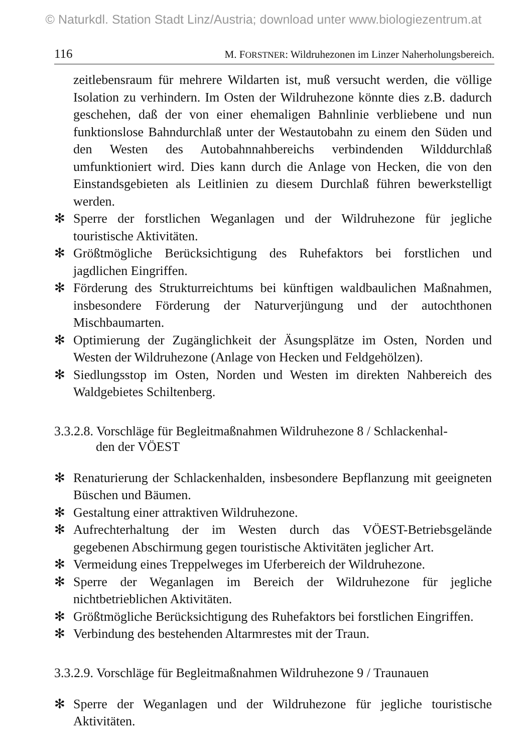© Naturkdl. Station Stadt Linz/Austria; download unter www.biologiezentrum.at
116 M. FORSTNER: Wildruhezonen im Linzer Naherholungsbereich.
zeitlebensraum für mehrere Wildarten ist, muß versucht werden, die völlige Isolation zu verhindern. Im Osten der Wildruhezone könnte dies z.B. dadurch geschehen, daß der von einer ehemaligen Bahnlinie verbliebene und nun funktionslose Bahndurchlaß unter der Westautobahn zu einem den Süden und den Westen des Autobahnnahbereichs verbindenden Wilddurchlaß umfunktioniert wird. Dies kann durch die Anlage von Hecken, die von den Einstandsgebieten als Leitlinien zu diesem Durchlaß führen bewerkstelligt werden.
✻ Sperre der forstlichen Weganlagen und der Wildruhezone für jegliche touristische Aktivitäten.
✻ Größtmögliche Berücksichtigung des Ruhefaktors bei forstlichen und jagdlichen Eingriffen.
✻ Förderung des Strukturreichtums bei künftigen waldbaulichen Maßnahmen, insbesondere Förderung der Naturverjüngung und der autochthonen Mischbaumarten.
✻ Optimierung der Zugänglichkeit der Äsungsplätze im Osten, Norden und Westen der Wildruhezone (Anlage von Hecken und Feldgehölzen).
✻ Siedlungsstop im Osten, Norden und Westen im direkten Nahbereich des Waldgebietes Schiltenberg.
3.3.2.8. Vorschläge für Begleitmaßnahmen Wildruhezone 8 / Schlackenhal-
den der VÖEST
✻ Renaturierung der Schlackenhalden, insbesondere Bepflanzung mit geeigneten Büschen und Bäumen.
✻ Gestaltung einer attraktiven Wildruhezone.
✻ Aufrechterhaltung der im Westen durch das VÖEST-Betriebsgelände gegebenen Abschirmung gegen touristische Aktivitäten jeglicher Art.
✻ Vermeidung eines Treppelweges im Uferbereich der Wildruhezone.
✻ Sperre der Weganlagen im Bereich der Wildruhezone für jegliche nichtbetrieblichen Aktivitäten.
✻ Größtmögliche Berücksichtigung des Ruhefaktors bei forstlichen Eingriffen.
✻ Verbindung des bestehenden Altarmrestes mit der Traun.
3.3.2.9. Vorschläge für Begleitmaßnahmen Wildruhezone 9 / Traunauen
✻ Sperre der Weganlagen und der Wildruhezone für jegliche touristische Aktivitäten.